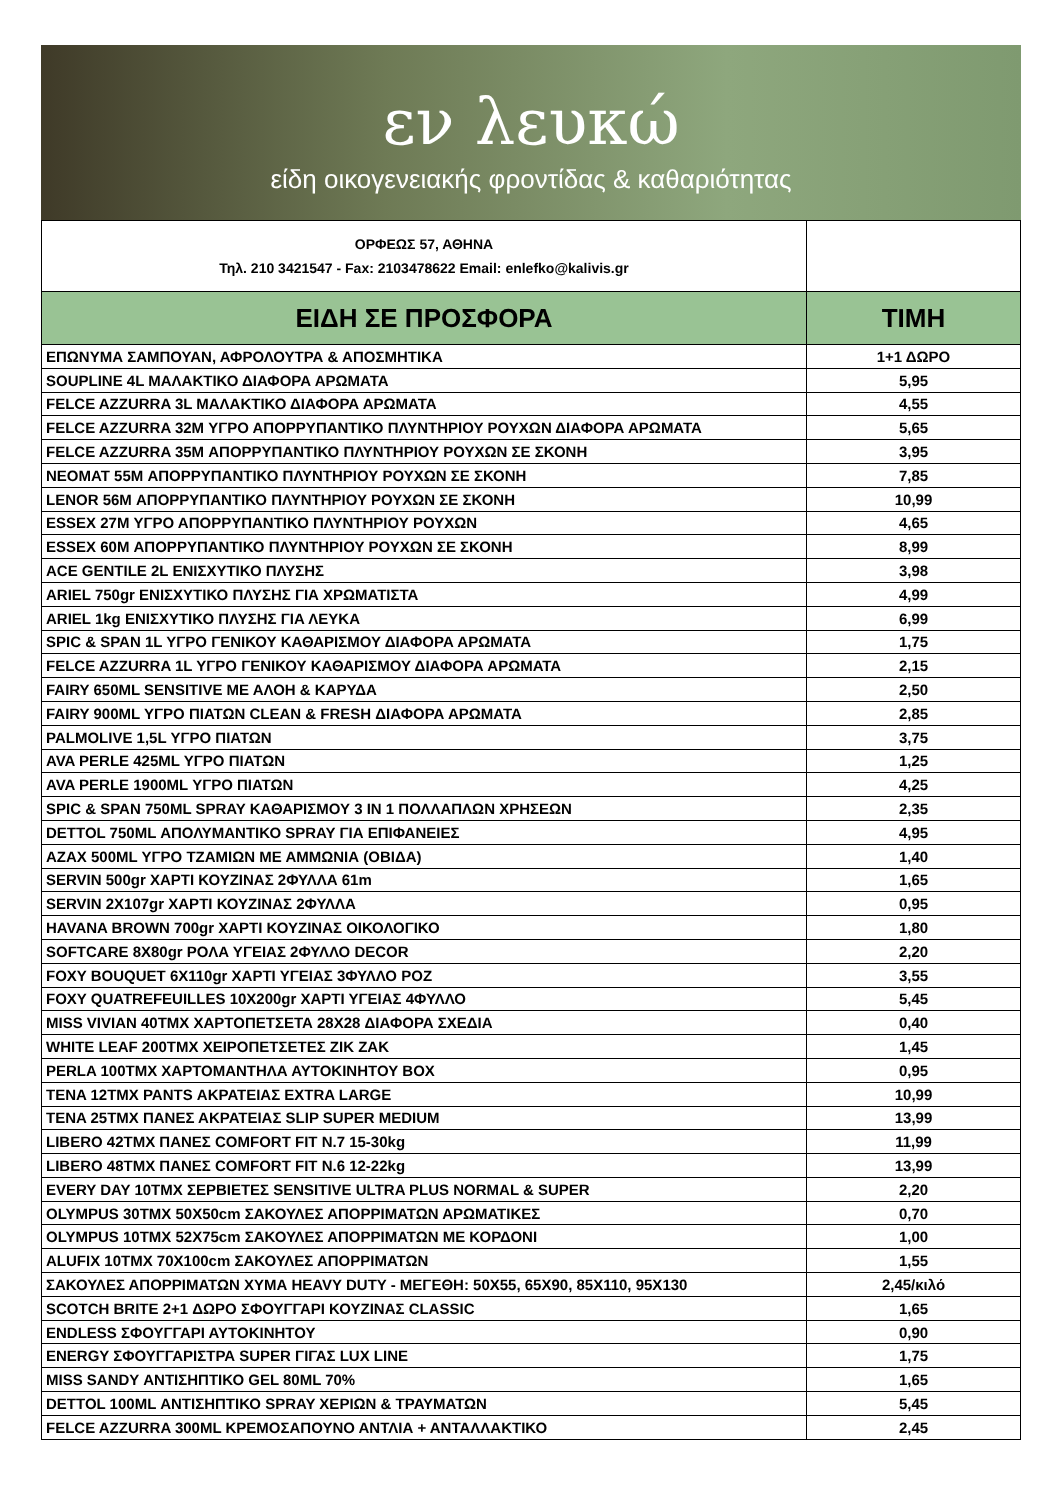εν λευκώ
είδη οικογενειακής φροντίδας & καθαριότητας
| ΟΡΦΕΩΣ 57, ΑΘΗΝΑ Τηλ. 210 3421547 - Fax: 2103478622 Email: enlefko@kalivis.gr | |
| ΕΙΔΗ ΣΕ ΠΡΟΣΦΟΡΑ | ΤΙΜΗ |
| ΕΠΩΝΥΜΑ ΣΑΜΠΟΥΑΝ, ΑΦΡΟΛΟΥΤΡΑ & ΑΠΟΣΜΗΤΙΚΑ | 1+1 ΔΩΡΟ |
| SOUPLINE 4L ΜΑΛΑΚΤΙΚΟ ΔΙΑΦΟΡΑ ΑΡΩΜΑΤΑ | 5,95 |
| FELCE AZZURRA 3L ΜΑΛΑΚΤΙΚΟ ΔΙΑΦΟΡΑ ΑΡΩΜΑΤΑ | 4,55 |
| FELCE AZZURRA 32M ΥΓΡΟ ΑΠΟΡΡΥΠΑΝΤΙΚΟ ΠΛΥΝΤΗΡΙΟΥ ΡΟΥΧΩΝ ΔΙΑΦΟΡΑ ΑΡΩΜΑΤΑ | 5,65 |
| FELCE AZZURRA 35M ΑΠΟΡΡΥΠΑΝΤΙΚΟ ΠΛΥΝΤΗΡΙΟΥ ΡΟΥΧΩΝ ΣΕ ΣΚΟΝΗ | 3,95 |
| NEOMAT 55M ΑΠΟΡΡΥΠΑΝΤΙΚΟ ΠΛΥΝΤΗΡΙΟΥ ΡΟΥΧΩΝ ΣΕ ΣΚΟΝΗ | 7,85 |
| LENOR 56M ΑΠΟΡΡΥΠΑΝΤΙΚΟ ΠΛΥΝΤΗΡΙΟΥ ΡΟΥΧΩΝ ΣΕ ΣΚΟΝΗ | 10,99 |
| ESSEX 27M ΥΓΡΟ ΑΠΟΡΡΥΠΑΝΤΙΚΟ ΠΛΥΝΤΗΡΙΟΥ ΡΟΥΧΩΝ | 4,65 |
| ESSEX 60M ΑΠΟΡΡΥΠΑΝΤΙΚΟ ΠΛΥΝΤΗΡΙΟΥ ΡΟΥΧΩΝ ΣΕ ΣΚΟΝΗ | 8,99 |
| ACE GENTILE 2L ΕΝΙΣΧΥΤΙΚΟ ΠΛΥΣΗΣ | 3,98 |
| ARIEL 750gr ΕΝΙΣΧΥΤΙΚΟ ΠΛΥΣΗΣ ΓΙΑ ΧΡΩΜΑΤΙΣΤΑ | 4,99 |
| ARIEL 1kg ΕΝΙΣΧΥΤΙΚΟ ΠΛΥΣΗΣ ΓΙΑ ΛΕΥΚΑ | 6,99 |
| SPIC & SPAN 1L ΥΓΡΟ ΓΕΝΙΚΟΥ ΚΑΘΑΡΙΣΜΟΥ ΔΙΑΦΟΡΑ ΑΡΩΜΑΤΑ | 1,75 |
| FELCE AZZURRA 1L ΥΓΡΟ ΓΕΝΙΚΟΥ ΚΑΘΑΡΙΣΜΟΥ ΔΙΑΦΟΡΑ ΑΡΩΜΑΤΑ | 2,15 |
| FAIRY 650ML SENSITIVE ΜΕ ΑΛΟΗ & ΚΑΡΥΔΑ | 2,50 |
| FAIRY 900ML ΥΓΡΟ ΠΙΑΤΩΝ CLEAN & FRESH ΔΙΑΦΟΡΑ ΑΡΩΜΑΤΑ | 2,85 |
| PALMOLIVE 1,5L ΥΓΡΟ ΠΙΑΤΩΝ | 3,75 |
| AVA PERLE 425ML ΥΓΡΟ ΠΙΑΤΩΝ | 1,25 |
| AVA PERLE 1900ML ΥΓΡΟ ΠΙΑΤΩΝ | 4,25 |
| SPIC & SPAN 750ML SPRAY ΚΑΘΑΡΙΣΜΟΥ 3 IN 1 ΠΟΛΛΑΠΛΩΝ ΧΡΗΣΕΩΝ | 2,35 |
| DETTOL 750ML ΑΠΟΛΥΜΑΝΤΙΚΟ SPRAY ΓΙΑ ΕΠΙΦΑΝΕΙΕΣ | 4,95 |
| AZAX 500ML ΥΓΡΟ ΤΖΑΜΙΩΝ ΜΕ ΑΜΜΩΝΙΑ (ΟΒΙΔΑ) | 1,40 |
| SERVIN 500gr ΧΑΡΤΙ ΚΟΥΖΙΝΑΣ 2ΦΥΛΛΑ 61m | 1,65 |
| SERVIN 2X107gr ΧΑΡΤΙ ΚΟΥΖΙΝΑΣ 2ΦΥΛΛΑ | 0,95 |
| HAVANA BROWN 700gr ΧΑΡΤΙ ΚΟΥΖΙΝΑΣ ΟΙΚΟΛΟΓΙΚΟ | 1,80 |
| SOFTCARE 8X80gr ΡΟΛΑ ΥΓΕΙΑΣ 2ΦΥΛΛΟ DECOR | 2,20 |
| FOXY BOUQUET 6X110gr ΧΑΡΤΙ ΥΓΕΙΑΣ 3ΦΥΛΛΟ ΡΟΖ | 3,55 |
| FOXY QUATREFEUILLES 10X200gr ΧΑΡΤΙ ΥΓΕΙΑΣ 4ΦΥΛΛΟ | 5,45 |
| MISS VIVIAN 40ΤΜΧ ΧΑΡΤΟΠΕΤΣΕΤΑ 28X28 ΔΙΑΦΟΡΑ ΣΧΕΔΙΑ | 0,40 |
| WHITE LEAF 200ΤΜΧ ΧΕΙΡΟΠΕΤΣΕΤΕΣ ΖΙΚ ΖΑΚ | 1,45 |
| PERLA 100ΤΜΧ ΧΑΡΤΟΜΑΝΤΗΛΑ ΑΥΤΟΚΙΝΗΤΟΥ BOX | 0,95 |
| TENA 12ΤΜΧ PANTS ΑΚΡΑΤΕΙΑΣ EXTRA LARGE | 10,99 |
| TENA 25ΤΜΧ ΠΑΝΕΣ ΑΚΡΑΤΕΙΑΣ SLIP SUPER MEDIUM | 13,99 |
| LIBERO 42ΤΜΧ ΠΑΝΕΣ COMFORT FIT N.7 15-30kg | 11,99 |
| LIBERO 48ΤΜΧ ΠΑΝΕΣ COMFORT FIT N.6 12-22kg | 13,99 |
| EVERY DAY 10ΤΜΧ ΣΕΡΒΙΕΤΕΣ SENSITIVE ULTRA PLUS NORMAL & SUPER | 2,20 |
| OLYMPUS 30ΤΜΧ 50X50cm ΣΑΚΟΥΛΕΣ ΑΠΟΡΡΙΜΑΤΩΝ ΑΡΩΜΑΤΙΚΕΣ | 0,70 |
| OLYMPUS 10ΤΜΧ 52X75cm ΣΑΚΟΥΛΕΣ ΑΠΟΡΡΙΜΑΤΩΝ ΜΕ ΚΟΡΔΟΝΙ | 1,00 |
| ALUFIX 10ΤΜΧ 70X100cm ΣΑΚΟΥΛΕΣ ΑΠΟΡΡΙΜΑΤΩΝ | 1,55 |
| ΣΑΚΟΥΛΕΣ ΑΠΟΡΡΙΜΑΤΩΝ ΧΥΜΑ HEAVY DUTY - ΜΕΓΕΘΗ: 50X55, 65X90, 85X110, 95X130 | 2,45/κιλό |
| SCOTCH BRITE 2+1 ΔΩΡΟ ΣΦΟΥΓΓΑΡΙ ΚΟΥΖΙΝΑΣ CLASSIC | 1,65 |
| ENDLESS ΣΦΟΥΓΓΑΡΙ ΑΥΤΟΚΙΝΗΤΟΥ | 0,90 |
| ENERGY ΣΦΟΥΓΓΑΡΙΣΤΡΑ SUPER ΓΙΓΑΣ LUX LINE | 1,75 |
| MISS SANDY ΑΝΤΙΣΗΠΤΙΚΟ GEL 80ML 70% | 1,65 |
| DETTOL 100ML ΑΝΤΙΣΗΠΤΙΚΟ SPRAY ΧΕΡΙΩΝ & ΤΡΑΥΜΑΤΩΝ | 5,45 |
| FELCE AZZURRA 300ML ΚΡΕΜΟΣΑΠΟΥΝΟ ΑΝΤΛΙΑ + ΑΝΤΑΛΛΑΚΤΙΚΟ | 2,45 |